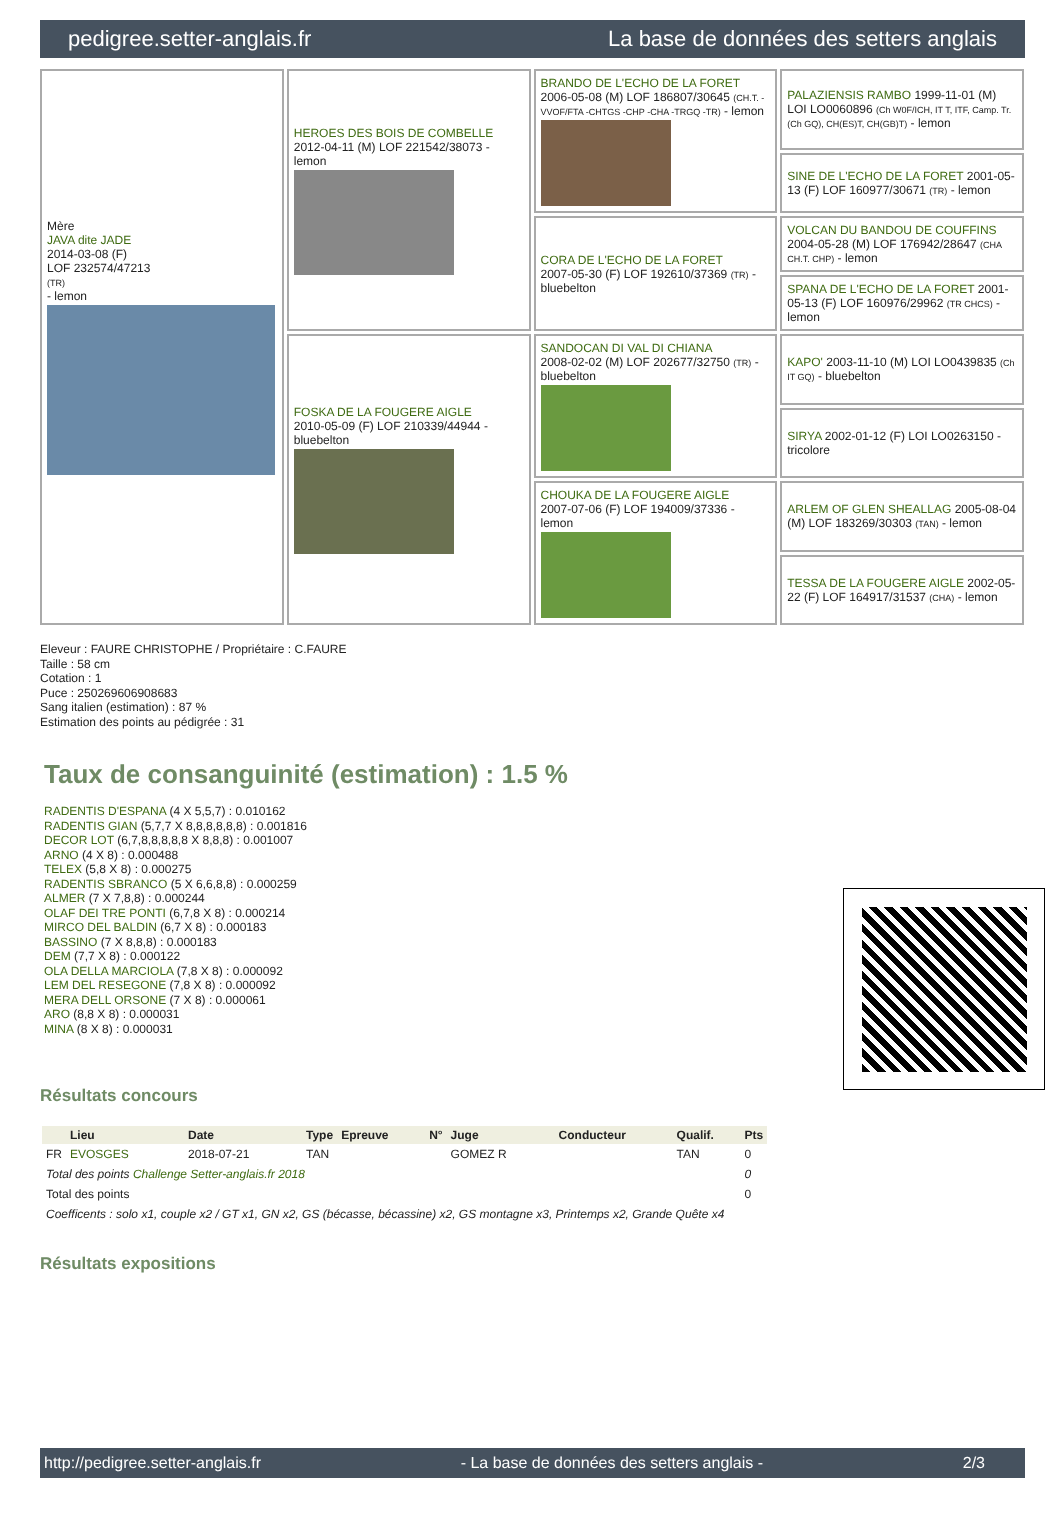pedigree.setter-anglais.fr La base de données des setters anglais
| Mère JAVA dite JADE 2014-03-08 (F) LOF 232574/47213 (TR) - lemon | HEROES DES BOIS DE COMBELLE 2012-04-11 (M) LOF 221542/38073 - lemon | BRANDO DE L'ECHO DE LA FORET 2006-05-08 (M) LOF 186807/30645 (CH.T. -VVOF/FTA -CHTGS -CHP -CHA -TRGQ -TR) - lemon | PALAZIENSIS RAMBO 1999-11-01 (M) LOI LO0060896 (Ch W0F/ICH, IT T, ITF, Camp. Tr. (Ch GQ), CH(ES)T, CH(GB)T) - lemon |
| | | | SINE DE L'ECHO DE LA FORET 2001-05-13 (F) LOF 160977/30671 (TR) - lemon |
| | | CORA DE L'ECHO DE LA FORET 2007-05-30 (F) LOF 192610/37369 (TR) - bluebelton | VOLCAN DU BANDOU DE COUFFINS 2004-05-28 (M) LOF 176942/28647 (CHA CH.T. CHP) - lemon |
| | | | SPANA DE L'ECHO DE LA FORET 2001-05-13 (F) LOF 160976/29962 (TR CHCS) - lemon |
| | FOSKA DE LA FOUGERE AIGLE 2010-05-09 (F) LOF 210339/44944 - bluebelton | SANDOCAN DI VAL DI CHIANA 2008-02-02 (M) LOF 202677/32750 (TR) - bluebelton | KAPO' 2003-11-10 (M) LOI LO0439835 (Ch IT GQ) - bluebelton |
| | | | SIRYA 2002-01-12 (F) LOI LO0263150 - tricolore |
| | | CHOUKA DE LA FOUGERE AIGLE 2007-07-06 (F) LOF 194009/37336 - lemon | ARLEM OF GLEN SHEALLAG 2005-08-04 (M) LOF 183269/30303 (TAN) - lemon |
| | | | TESSA DE LA FOUGERE AIGLE 2002-05-22 (F) LOF 164917/31537 (CHA) - lemon |
Eleveur : FAURE CHRISTOPHE / Propriétaire : C.FAURE
Taille : 58 cm
Cotation : 1
Puce : 250269606908683
Sang italien (estimation) : 87 %
Estimation des points au pédigrée : 31
Taux de consanguinité (estimation) : 1.5 %
RADENTIS D'ESPANA (4 X 5,5,7) : 0.010162
RADENTIS GIAN (5,7,7 X 8,8,8,8,8,8) : 0.001816
DECOR LOT (6,7,8,8,8,8,8 X 8,8,8) : 0.001007
ARNO (4 X 8) : 0.000488
TELEX (5,8 X 8) : 0.000275
RADENTIS SBRANCO (5 X 6,6,8,8) : 0.000259
ALMER (7 X 7,8,8) : 0.000244
OLAF DEI TRE PONTI (6,7,8 X 8) : 0.000214
MIRCO DEL BALDIN (6,7 X 8) : 0.000183
BASSINO (7 X 8,8,8) : 0.000183
DEM (7,7 X 8) : 0.000122
OLA DELLA MARCIOLA (7,8 X 8) : 0.000092
LEM DEL RESEGONE (7,8 X 8) : 0.000092
MERA DELL ORSONE (7 X 8) : 0.000061
ARO (8,8 X 8) : 0.000031
MINA (8 X 8) : 0.000031
Résultats concours
| | Lieu | Date | Type | Epreuve | N° | Juge | Conducteur | Qualif. | Pts |
| --- | --- | --- | --- | --- | --- | --- | --- | --- | --- |
| FR | EVOSGES | 2018-07-21 | TAN | | | GOMEZ R | | TAN | 0 |
| Total des points Challenge Setter-anglais.fr 2018 | | | | | | | | | 0 |
| Total des points | | | | | | | | | 0 |
| Coefficents : solo x1, couple x2 / GT x1, GN x2, GS (bécasse, bécassine) x2, GS montagne x3, Printemps x2, Grande Quête x4 | | | | | | | | | |
Résultats expositions
http://pedigree.setter-anglais.fr - La base de données des setters anglais - 2/3